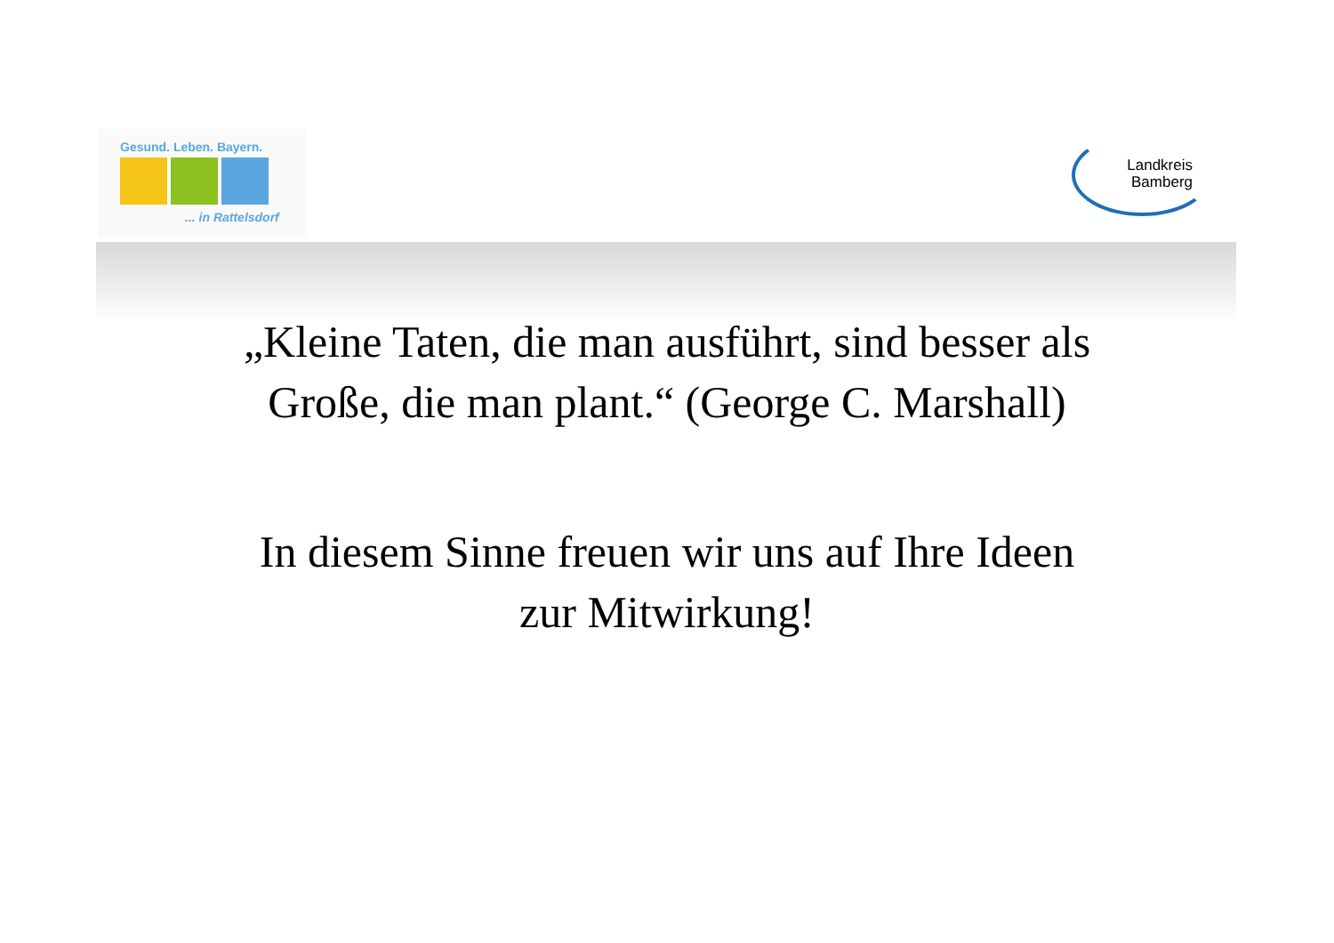Gesund. Leben. Bayern.
... in Rattelsdorf
Landkreis
Bamberg
„Kleine Taten, die man ausführt, sind besser als
Große, die man plant.“ (George C. Marshall)
In diesem Sinne freuen wir uns auf Ihre Ideen
zur Mitwirkung!